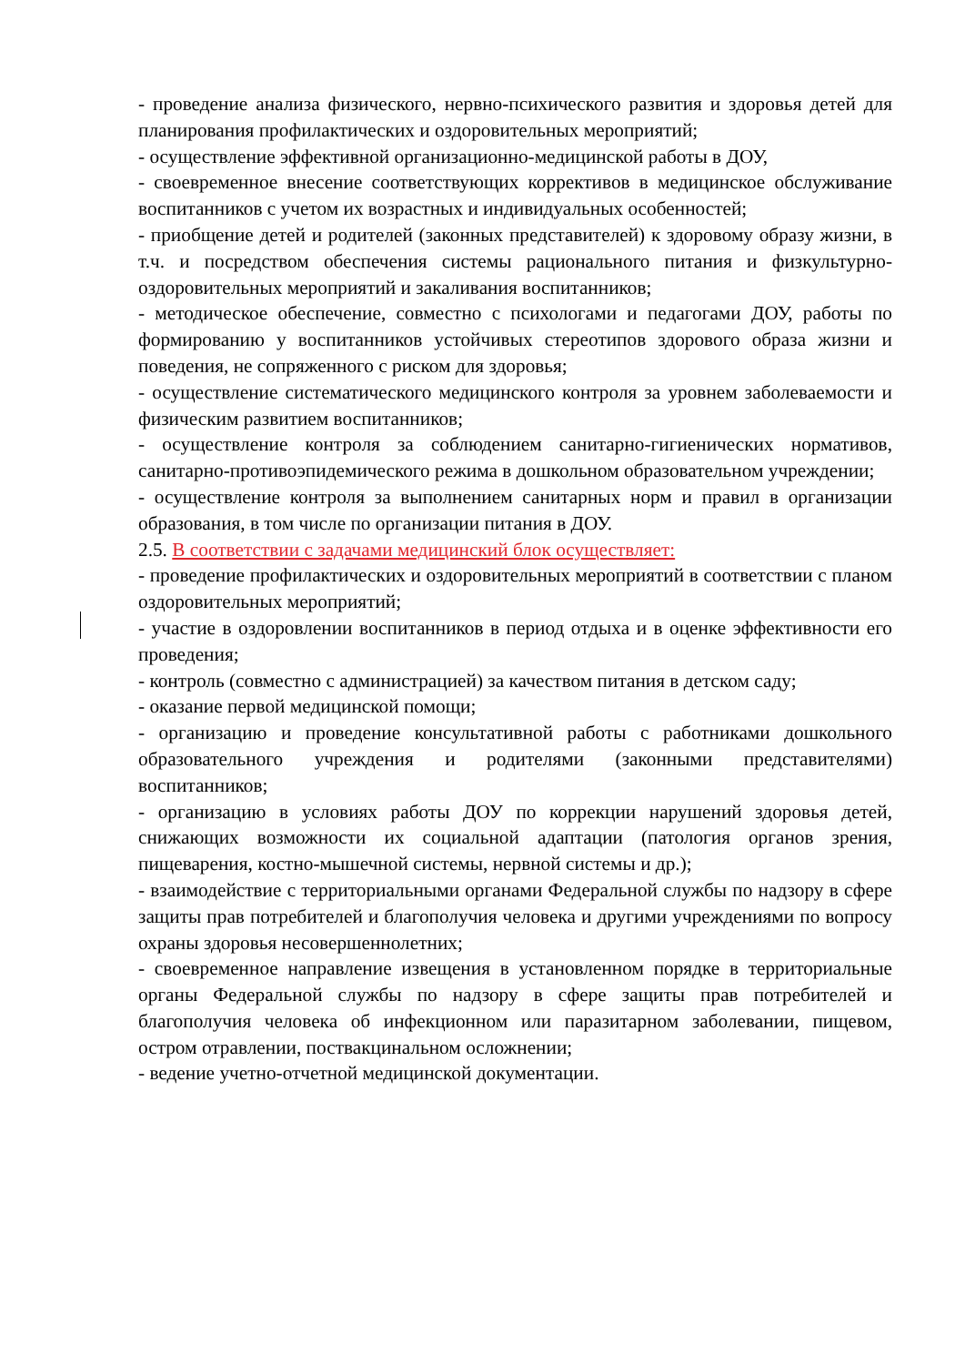- проведение анализа физического, нервно-психического развития и здоровья детей для планирования профилактических и оздоровительных мероприятий;
- осуществление эффективной организационно-медицинской работы в ДОУ,
- своевременное внесение соответствующих коррективов в медицинское обслуживание воспитанников с учетом их возрастных и индивидуальных особенностей;
- приобщение детей и родителей (законных представителей) к здоровому образу жизни, в т.ч. и посредством обеспечения системы рационального питания и физкультурно-оздоровительных мероприятий и закаливания воспитанников;
- методическое обеспечение, совместно с психологами и педагогами ДОУ, работы по формированию у воспитанников устойчивых стереотипов здорового образа жизни и поведения, не сопряженного с риском для здоровья;
- осуществление систематического медицинского контроля за уровнем заболеваемости и физическим развитием воспитанников;
- осуществление контроля за соблюдением санитарно-гигиенических нормативов, санитарно-противоэпидемического режима в дошкольном образовательном учреждении;
- осуществление контроля за выполнением санитарных норм и правил в организации образования, в том числе по организации питания в ДОУ.
2.5. В соответствии с задачами медицинский блок осуществляет:
- проведение профилактических и оздоровительных мероприятий в соответствии с планом оздоровительных мероприятий;
- участие в оздоровлении воспитанников в период отдыха и в оценке эффективности его проведения;
- контроль (совместно с администрацией) за качеством питания в детском саду;
- оказание первой медицинской помощи;
- организацию и проведение консультативной работы с работниками дошкольного образовательного учреждения и родителями (законными представителями) воспитанников;
- организацию в условиях работы ДОУ по коррекции нарушений здоровья детей, снижающих возможности их социальной адаптации (патология органов зрения, пищеварения, костно-мышечной системы, нервной системы и др.);
- взаимодействие с территориальными органами Федеральной службы по надзору в сфере защиты прав потребителей и благополучия человека и другими учреждениями по вопросу охраны здоровья несовершеннолетних;
- своевременное направление извещения в установленном порядке в территориальные органы Федеральной службы по надзору в сфере защиты прав потребителей и благополучия человека об инфекционном или паразитарном заболевании, пищевом, остром отравлении, поствакцинальном осложнении;
- ведение учетно-отчетной медицинской документации.